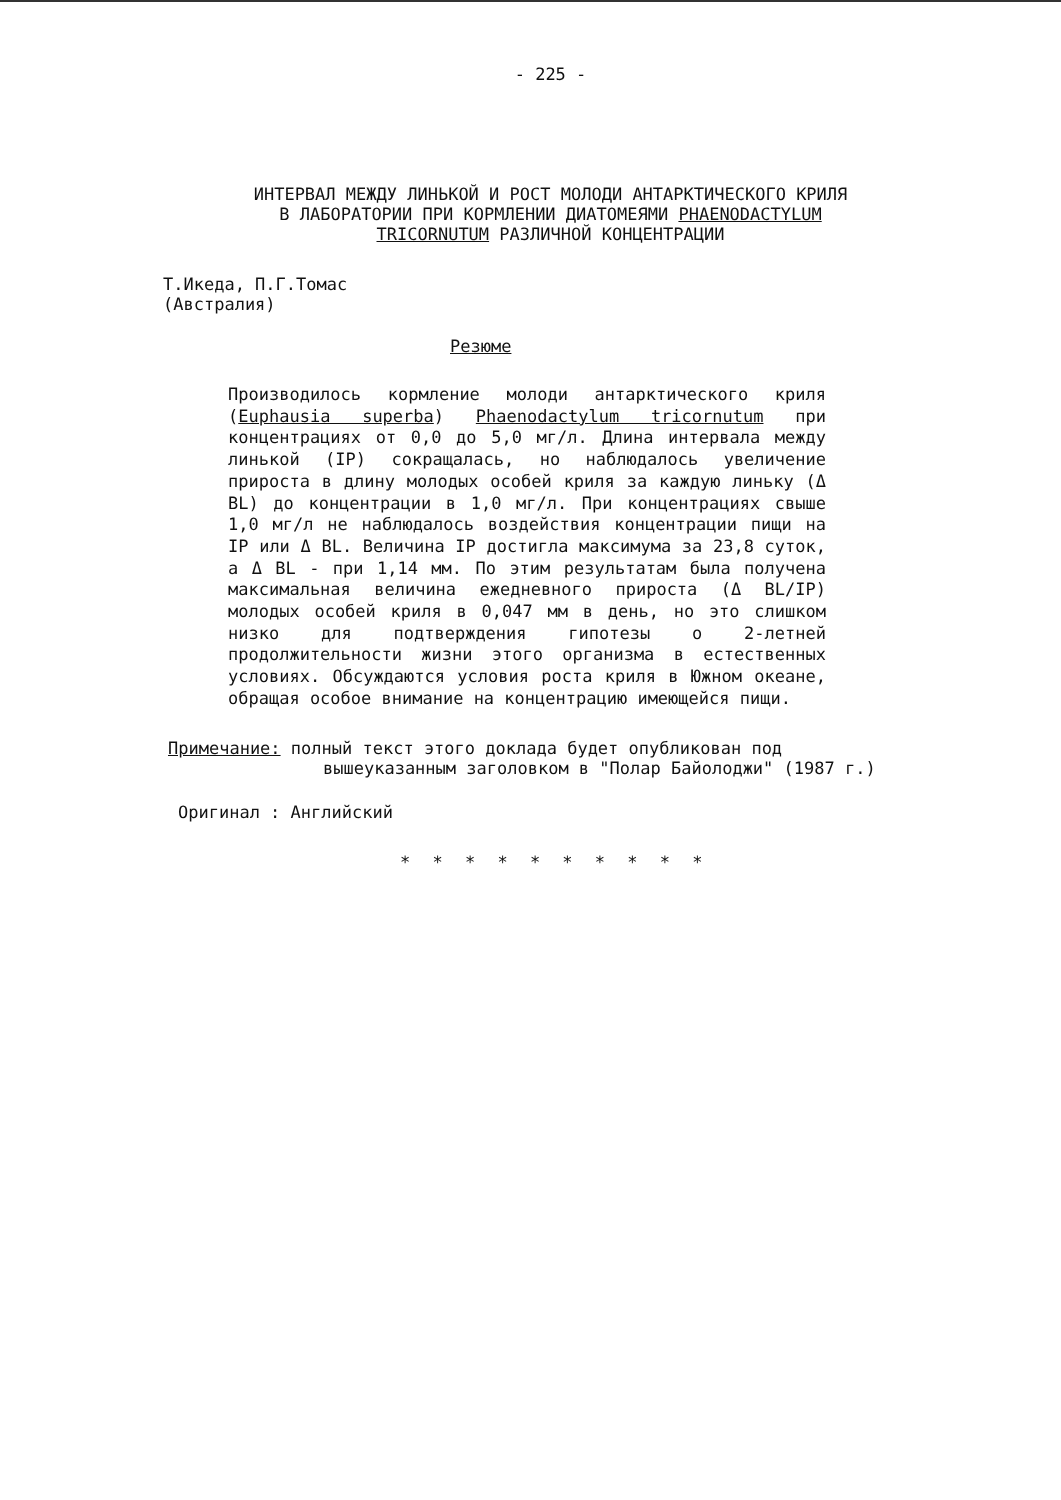- 225 -
ИНТЕРВАЛ МЕЖДУ ЛИНЬКОЙ И РОСТ МОЛОДИ АНТАРКТИЧЕСКОГО КРИЛЯ
В ЛАБОРАТОРИИ ПРИ КОРМЛЕНИИ ДИАТОМЕЯМИ PHAENODACTYLUM
TRICORNUTUM РАЗЛИЧНОЙ КОНЦЕНТРАЦИИ
Т.Икеда, П.Г.Томас
(Австралия)
Резюме
Производилось кормление молоди антарктического криля (Euphausia superba) Phaenodactylum tricornutum при концентрациях от 0,0 до 5,0 мг/л. Длина интервала между линькой (IP) сокращалась, но наблюдалось увеличение прироста в длину молодых особей криля за каждую линьку (Δ BL) до концентрации в 1,0 мг/л. При концентрациях свыше 1,0 мг/л не наблюдалось воздействия концентрации пищи на IP или Δ BL. Величина IP достигла максимума за 23,8 суток, а Δ BL - при 1,14 мм. По этим результатам была получена максимальная величина ежедневного прироста (Δ BL/IP) молодых особей криля в 0,047 мм в день, но это слишком низко для подтверждения гипотезы о 2-летней продолжительности жизни этого организма в естественных условиях. Обсуждаются условия роста криля в Южном океане, обращая особое внимание на концентрацию имеющейся пищи.
Примечание: полный текст этого доклада будет опубликован под
вышеуказанным заголовком в "Полар Байолоджи" (1987 г.)
Оригинал : Английский
* * * * * * * * * *